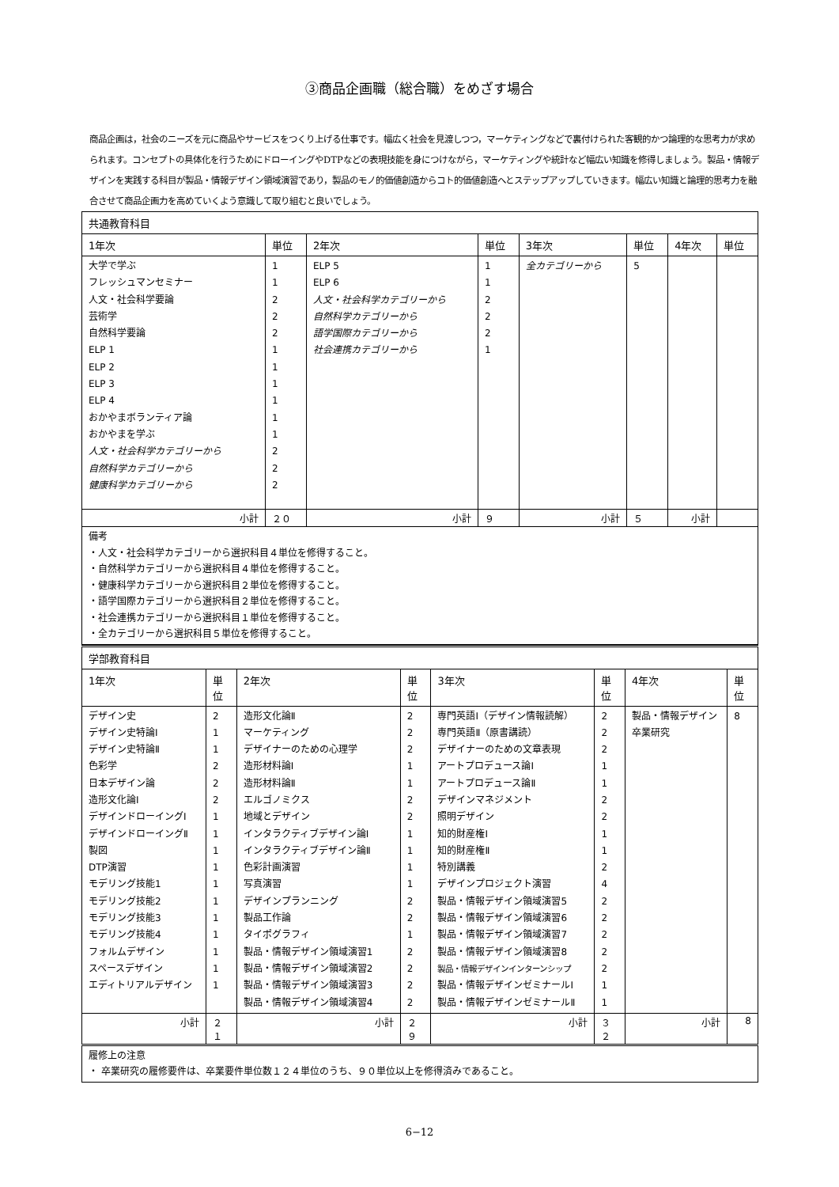③商品企画職（総合職）をめざす場合
商品企画は，社会のニーズを元に商品やサービスをつくり上げる仕事です。幅広く社会を見渡しつつ，マーケティングなどで裏付けられた客観的かつ論理的な思考力が求められます。コンセプトの具体化を行うためにドローイングやDTPなどの表現技能を身につけながら，マーケティングや統計など幅広い知識を修得しましょう。製品・情報デザインを実践する科目が製品・情報デザイン領域演習であり，製品のモノ的価値創造からコト的価値創造へとステップアップしていきます。幅広い知識と論理的思考力を融合させて商品企画力を高めていくよう意識して取り組むと良いでしょう。
| 共通教育科目 | | | | | | | |
| --- | --- | --- | --- | --- | --- | --- | --- |
| 1年次 | 単位 | 2年次 | 単位 | 3年次 | 単位 | 4年次 | 単位 |
| 大学で学ぶ フレッシュマンセミナー 人文・社会科学要論 芸術学 自然科学要論 ELP 1 ELP 2 ELP 3 ELP 4 おかやまボランティア論 おかやまを学ぶ 人文・社会科学カテゴリーから 自然科学カテゴリーから 健康科学カテゴリーから | 1 1 2 2 2 1 1 1 1 1 1 2 2 2 | ELP 5 ELP 6 人文・社会科学カテゴリーから 自然科学カテゴリーから 語学国際カテゴリーから 社会連携カテゴリーから | 1 1 2 2 2 1 | 全カテゴリーから | 5 | | |
| 小計 | ２０ | 小計 | ９ | 小計 | ５ | 小計 | |
| 備考 ・人文・社会科学カテゴリーから選択科目４単位を修得すること。 ・自然科学カテゴリーから選択科目４単位を修得すること。 ・健康科学カテゴリーから選択科目２単位を修得すること。 ・語学国際カテゴリーから選択科目２単位を修得すること。 ・社会連携カテゴリーから選択科目１単位を修得すること。 ・全カテゴリーから選択科目５単位を修得すること。 | | | | | | | |
| 学部教育科目 | | | | | | | |
| --- | --- | --- | --- | --- | --- | --- | --- |
| 1年次 | 単位 | 2年次 | 単位 | 3年次 | 単位 | 4年次 | 単位 |
| デザイン史 デザイン史特論Ⅰ デザイン史特論Ⅱ 色彩学 日本デザイン論 造形文化論Ⅰ デザインドローイングⅠ デザインドローイングⅡ 製図 DTP演習 モデリング技能1 モデリング技能2 モデリング技能3 モデリング技能4 フォルムデザイン スペースデザイン エディトリアルデザイン | 2 1 1 2 2 2 1 1 1 1 1 1 1 1 1 1 1 | 造形文化論Ⅱ マーケティング デザイナーのための心理学 造形材料論Ⅰ 造形材料論Ⅱ エルゴノミクス 地域とデザイン インタラクティブデザイン論Ⅰ インタラクティブデザイン論Ⅱ 色彩計画演習 写真演習 デザインプランニング 製品工作論 タイポグラフィ 製品・情報デザイン領域演習1 製品・情報デザイン領域演習2 製品・情報デザイン領域演習3 製品・情報デザイン領域演習4 | 2 2 2 1 1 2 2 1 1 1 1 2 2 1 2 2 2 2 | 専門英語Ⅰ（デザイン情報読解） 専門英語Ⅱ（原書講読） デザイナーのための文章表現 アートプロデュース論Ⅰ アートプロデュース論Ⅱ デザインマネジメント 照明デザイン 知的財産権Ⅰ 知的財産権Ⅱ 特別講義 デザインプロジェクト演習 製品・情報デザイン領域演習5 製品・情報デザイン領域演習6 製品・情報デザイン領域演習7 製品・情報デザイン領域演習8 製品・情報デザインインターンシップ 製品・情報デザインゼミナールⅠ 製品・情報デザインゼミナールⅡ | 2 2 2 1 1 2 2 1 1 2 4 2 2 2 2 2 1 1 | 製品・情報デザイン卒業研究 | 8 |
| 小計 | ２１ | 小計 | ２９ | 小計 | ３２ | 小計 | 8 |
| 履修上の注意 ・ 卒業研究の履修要件は、卒業要件単位数１２４単位のうち、９０単位以上を修得済みであること。 | | | | | | | |
6−12